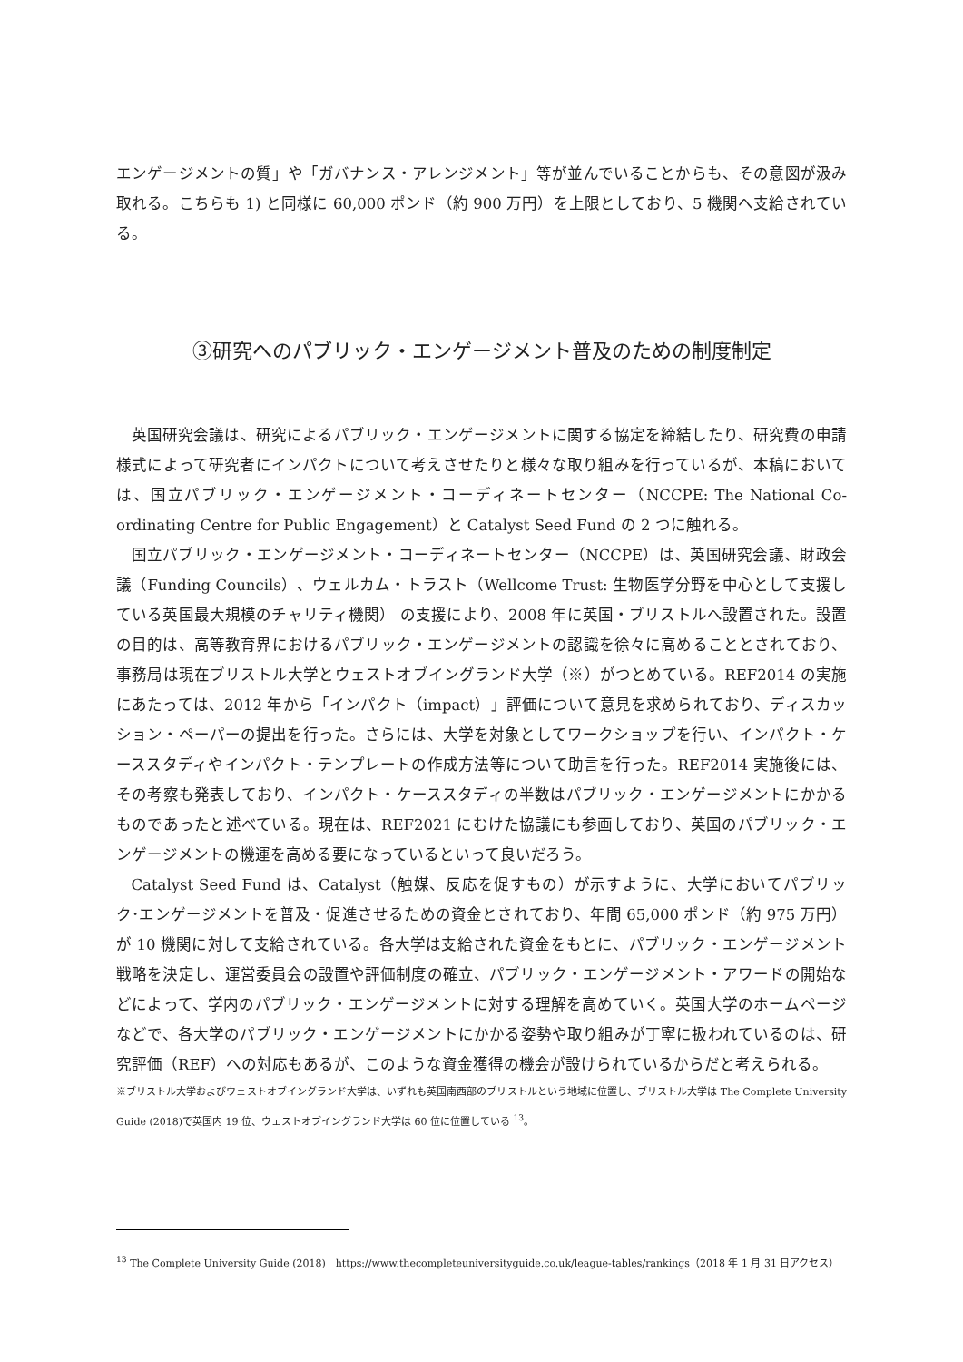エンゲージメントの質」や「ガバナンス・アレンジメント」等が並んでいることからも、その意図が汲み取れる。こちらも 1) と同様に 60,000 ポンド（約 900 万円）を上限としており、5 機関へ支給されている。
③研究へのパブリック・エンゲージメント普及のための制度制定
英国研究会議は、研究によるパブリック・エンゲージメントに関する協定を締結したり、研究費の申請様式によって研究者にインパクトについて考えさせたりと様々な取り組みを行っているが、本稿においては、国立パブリック・エンゲージメント・コーディネートセンター（NCCPE: The National Co-ordinating Centre for Public Engagement）と Catalyst Seed Fund の 2 つに触れる。
国立パブリック・エンゲージメント・コーディネートセンター（NCCPE）は、英国研究会議、財政会議（Funding Councils）、ウェルカム・トラスト（Wellcome Trust: 生物医学分野を中心として支援している英国最大規模のチャリティ機関） の支援により、2008 年に英国・ブリストルへ設置された。設置の目的は、高等教育界におけるパブリック・エンゲージメントの認識を徐々に高めることとされており、事務局は現在ブリストル大学とウェストオブイングランド大学（※）がつとめている。REF2014 の実施にあたっては、2012 年から「インパクト（impact）」評価について意見を求められており、ディスカッション・ペーパーの提出を行った。さらには、大学を対象としてワークショップを行い、インパクト・ケーススタディやインパクト・テンプレートの作成方法等について助言を行った。REF2014 実施後には、その考察も発表しており、インパクト・ケーススタディの半数はパブリック・エンゲージメントにかかるものであったと述べている。現在は、REF2021 にむけた協議にも参画しており、英国のパブリック・エンゲージメントの機運を高める要になっているといって良いだろう。
Catalyst Seed Fund は、Catalyst（触媒、反応を促すもの）が示すように、大学においてパブリック･エンゲージメントを普及・促進させるための資金とされており、年間 65,000 ポンド（約 975 万円）が 10 機関に対して支給されている。各大学は支給された資金をもとに、パブリック・エンゲージメント戦略を決定し、運営委員会の設置や評価制度の確立、パブリック・エンゲージメント・アワードの開始などによって、学内のパブリック・エンゲージメントに対する理解を高めていく。英国大学のホームページなどで、各大学のパブリック・エンゲージメントにかかる姿勢や取り組みが丁寧に扱われているのは、研究評価（REF）への対応もあるが、このような資金獲得の機会が設けられているからだと考えられる。
※ブリストル大学およびウェストオブイングランド大学は、いずれも英国南西部のブリストルという地域に位置し、ブリストル大学は The Complete University Guide (2018)で英国内 19 位、ウェストオブイングランド大学は 60 位に位置している <sup>13</sup>。
<sup>13</sup> The Complete University Guide (2018)　https://www.thecompleteuniversityguide.co.uk/league-tables/rankings（2018 年 1 月 31 日アクセス）